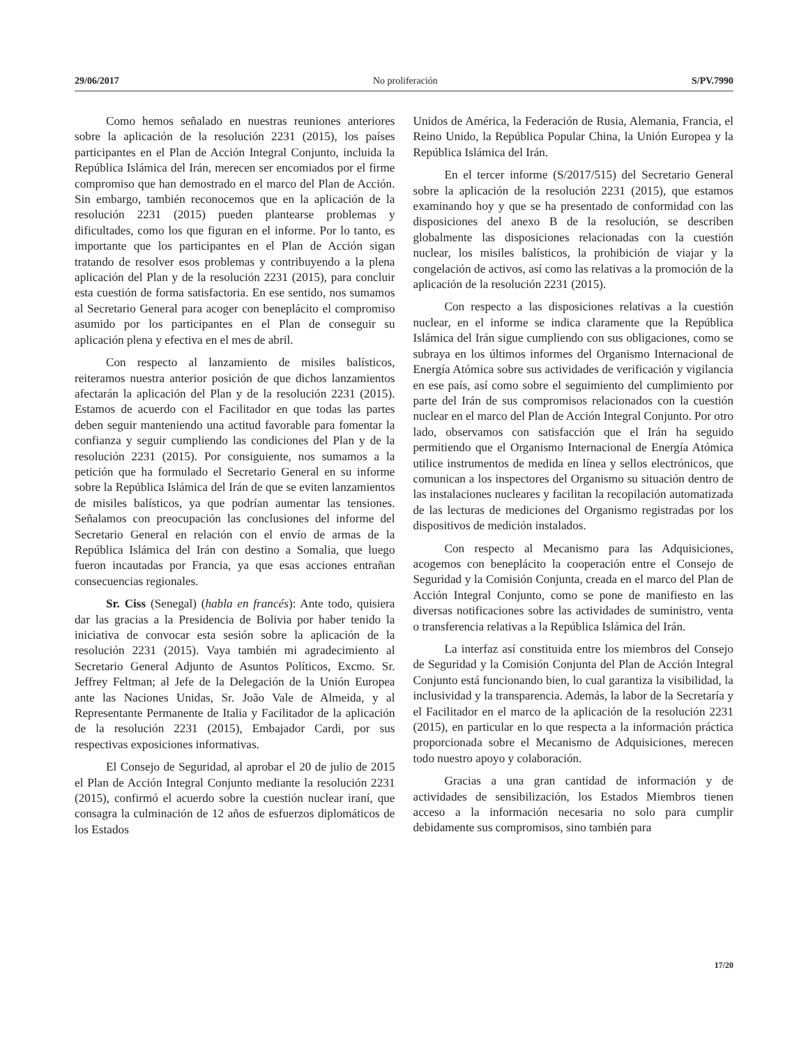29/06/2017 No proliferación S/PV.7990
Como hemos señalado en nuestras reuniones anteriores sobre la aplicación de la resolución 2231 (2015), los países participantes en el Plan de Acción Integral Conjunto, incluida la República Islámica del Irán, merecen ser encomiados por el firme compromiso que han demostrado en el marco del Plan de Acción. Sin embargo, también reconocemos que en la aplicación de la resolución 2231 (2015) pueden plantearse problemas y dificultades, como los que figuran en el informe. Por lo tanto, es importante que los participantes en el Plan de Acción sigan tratando de resolver esos problemas y contribuyendo a la plena aplicación del Plan y de la resolución 2231 (2015), para concluir esta cuestión de forma satisfactoria. En ese sentido, nos sumamos al Secretario General para acoger con beneplácito el compromiso asumido por los participantes en el Plan de conseguir su aplicación plena y efectiva en el mes de abril.
Con respecto al lanzamiento de misiles balísticos, reiteramos nuestra anterior posición de que dichos lanzamientos afectarán la aplicación del Plan y de la resolución 2231 (2015). Estamos de acuerdo con el Facilitador en que todas las partes deben seguir manteniendo una actitud favorable para fomentar la confianza y seguir cumpliendo las condiciones del Plan y de la resolución 2231 (2015). Por consiguiente, nos sumamos a la petición que ha formulado el Secretario General en su informe sobre la República Islámica del Irán de que se eviten lanzamientos de misiles balísticos, ya que podrían aumentar las tensiones. Señalamos con preocupación las conclusiones del informe del Secretario General en relación con el envío de armas de la República Islámica del Irán con destino a Somalia, que luego fueron incautadas por Francia, ya que esas acciones entrañan consecuencias regionales.
Sr. Ciss (Senegal) (habla en francés): Ante todo, quisiera dar las gracias a la Presidencia de Bolivia por haber tenido la iniciativa de convocar esta sesión sobre la aplicación de la resolución 2231 (2015). Vaya también mi agradecimiento al Secretario General Adjunto de Asuntos Políticos, Excmo. Sr. Jeffrey Feltman; al Jefe de la Delegación de la Unión Europea ante las Naciones Unidas, Sr. João Vale de Almeida, y al Representante Permanente de Italia y Facilitador de la aplicación de la resolución 2231 (2015), Embajador Cardi, por sus respectivas exposiciones informativas.
El Consejo de Seguridad, al aprobar el 20 de julio de 2015 el Plan de Acción Integral Conjunto mediante la resolución 2231 (2015), confirmó el acuerdo sobre la cuestión nuclear iraní, que consagra la culminación de 12 años de esfuerzos diplomáticos de los Estados
Unidos de América, la Federación de Rusia, Alemania, Francia, el Reino Unido, la República Popular China, la Unión Europea y la República Islámica del Irán.
En el tercer informe (S/2017/515) del Secretario General sobre la aplicación de la resolución 2231 (2015), que estamos examinando hoy y que se ha presentado de conformidad con las disposiciones del anexo B de la resolución, se describen globalmente las disposiciones relacionadas con la cuestión nuclear, los misiles balísticos, la prohibición de viajar y la congelación de activos, así como las relativas a la promoción de la aplicación de la resolución 2231 (2015).
Con respecto a las disposiciones relativas a la cuestión nuclear, en el informe se indica claramente que la República Islámica del Irán sigue cumpliendo con sus obligaciones, como se subraya en los últimos informes del Organismo Internacional de Energía Atómica sobre sus actividades de verificación y vigilancia en ese país, así como sobre el seguimiento del cumplimiento por parte del Irán de sus compromisos relacionados con la cuestión nuclear en el marco del Plan de Acción Integral Conjunto. Por otro lado, observamos con satisfacción que el Irán ha seguido permitiendo que el Organismo Internacional de Energía Atómica utilice instrumentos de medida en línea y sellos electrónicos, que comunican a los inspectores del Organismo su situación dentro de las instalaciones nucleares y facilitan la recopilación automatizada de las lecturas de mediciones del Organismo registradas por los dispositivos de medición instalados.
Con respecto al Mecanismo para las Adquisiciones, acogemos con beneplácito la cooperación entre el Consejo de Seguridad y la Comisión Conjunta, creada en el marco del Plan de Acción Integral Conjunto, como se pone de manifiesto en las diversas notificaciones sobre las actividades de suministro, venta o transferencia relativas a la República Islámica del Irán.
La interfaz así constituida entre los miembros del Consejo de Seguridad y la Comisión Conjunta del Plan de Acción Integral Conjunto está funcionando bien, lo cual garantiza la visibilidad, la inclusividad y la transparencia. Además, la labor de la Secretaría y el Facilitador en el marco de la aplicación de la resolución 2231 (2015), en particular en lo que respecta a la información práctica proporcionada sobre el Mecanismo de Adquisiciones, merecen todo nuestro apoyo y colaboración.
Gracias a una gran cantidad de información y de actividades de sensibilización, los Estados Miembros tienen acceso a la información necesaria no solo para cumplir debidamente sus compromisos, sino también para
17/20